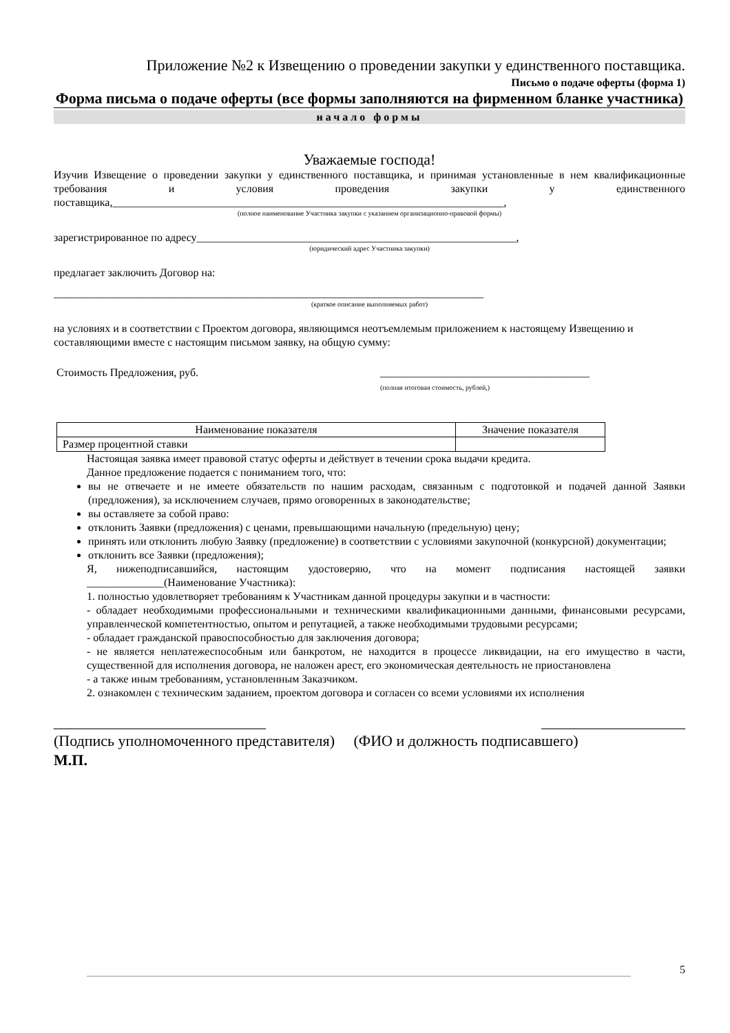Приложение №2 к Извещению о проведении закупки у единственного поставщика.
Письмо о подаче оферты (форма 1)
Форма письма о подаче оферты (все формы заполняются на фирменном бланке участника)
начало формы
Уважаемые господа!
Изучив Извещение о проведении закупки у единственного поставщика, и принимая установленные в нем квалификационные требования и условия проведения закупки у единственного поставщика,_______________________________________________________________________,
(полное наименование Участника закупки с указанием организационно-правовой формы)
зарегистрированное по адресу__________________________________________________________,
(юридический адрес Участника закупки)
предлагает заключить Договор на:
______________________________________________________________________________
(краткое описание выполняемых работ)
на условиях и в соответствии с Проектом договора, являющимся неотъемлемым приложением к настоящему Извещению и составляющими вместе с настоящим письмом заявку, на общую сумму:
Стоимость Предложения, руб. ______________________________________
(полная итоговая стоимость, рублей,)
| Наименование показателя | Значение показателя |
| Размер процентной ставки | |
Настоящая заявка имеет правовой статус оферты и действует в течении срока выдачи кредита.
Данное предложение подается с пониманием того, что:
вы не отвечаете и не имеете обязательств по нашим расходам, связанным с подготовкой и подачей данной Заявки (предложения), за исключением случаев, прямо оговоренных в законодательстве;
вы оставляете за собой право:
отклонить Заявки (предложения) с ценами, превышающими начальную (предельную) цену;
принять или отклонить любую Заявку (предложение) в соответствии с условиями закупочной (конкурсной) документации;
отклонить все Заявки (предложения);
Я, нижеподписавшийся, настоящим удостоверяю, что на момент подписания настоящей заявки ______________(Наименование Участника):
1. полностью удовлетворяет требованиям к Участникам данной процедуры закупки и в частности:
- обладает необходимыми профессиональными и техническими квалификационными данными, финансовыми ресурсами, управленческой компетентностью, опытом и репутацией, а также необходимыми трудовыми ресурсами;
- обладает гражданской правоспособностью для заключения договора;
- не является неплатежеспособным или банкротом, не находится в процессе ликвидации, на его имущество в части, существенной для исполнения договора, не наложен арест, его экономическая деятельность не приостановлена
- а также иным требованиям, установленным Заказчиком.
2. ознакомлен с техническим заданием, проектом договора и согласен со всеми условиями их исполнения
____________________________ ___________________
(Подпись уполномоченного представителя) (ФИО и должность подписавшего)
М.П.
5